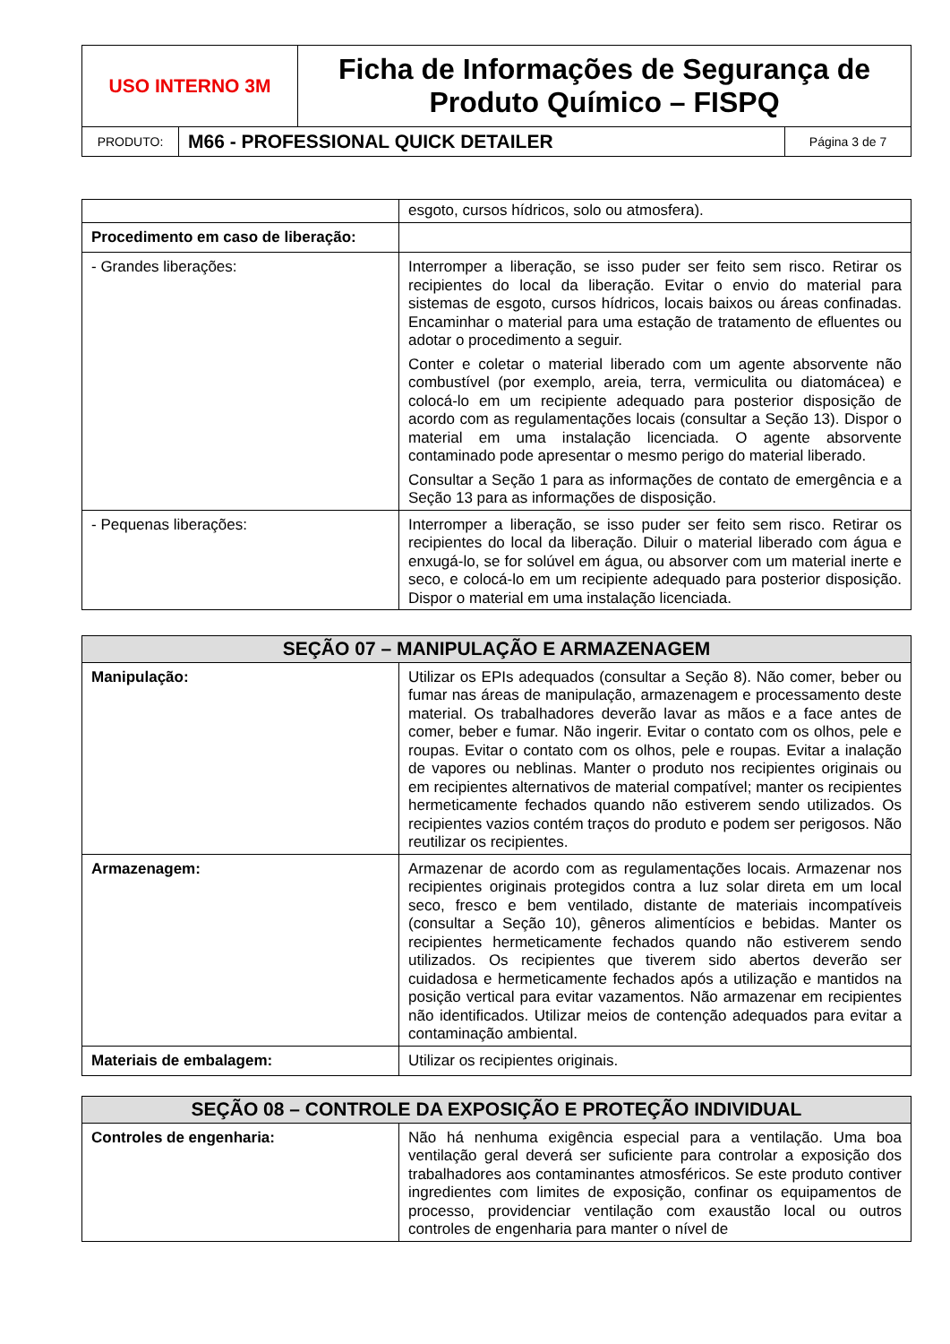| USO INTERNO 3M | Ficha de Informações de Segurança de Produto Químico – FISPQ |
| PRODUTO: | M66 - PROFESSIONAL QUICK DETAILER | Página 3 de 7 |
| | esgoto, cursos hídricos, solo ou atmosfera). |
| Procedimento em caso de liberação: | |
| - Grandes liberações: | Interromper a liberação, se isso puder ser feito sem risco. Retirar os recipientes do local da liberação. Evitar o envio do material para sistemas de esgoto, cursos hídricos, locais baixos ou áreas confinadas. Encaminhar o material para uma estação de tratamento de efluentes ou adotar o procedimento a seguir. Conter e coletar o material liberado com um agente absorvente não combustível (por exemplo, areia, terra, vermiculita ou diatomácea) e colocá-lo em um recipiente adequado para posterior disposição de acordo com as regulamentações locais (consultar a Seção 13). Dispor o material em uma instalação licenciada. O agente absorvente contaminado pode apresentar o mesmo perigo do material liberado. Consultar a Seção 1 para as informações de contato de emergência e a Seção 13 para as informações de disposição. |
| - Pequenas liberações: | Interromper a liberação, se isso puder ser feito sem risco. Retirar os recipientes do local da liberação. Diluir o material liberado com água e enxugá-lo, se for solúvel em água, ou absorver com um material inerte e seco, e colocá-lo em um recipiente adequado para posterior disposição. Dispor o material em uma instalação licenciada. |
| SEÇÃO 07 – MANIPULAÇÃO E ARMAZENAGEM | |
| --- | --- |
| Manipulação: | Utilizar os EPIs adequados (consultar a Seção 8). Não comer, beber ou fumar nas áreas de manipulação, armazenagem e processamento deste material. Os trabalhadores deverão lavar as mãos e a face antes de comer, beber e fumar. Não ingerir. Evitar o contato com os olhos, pele e roupas. Evitar o contato com os olhos, pele e roupas. Evitar a inalação de vapores ou neblinas. Manter o produto nos recipientes originais ou em recipientes alternativos de material compatível; manter os recipientes hermeticamente fechados quando não estiverem sendo utilizados. Os recipientes vazios contém traços do produto e podem ser perigosos. Não reutilizar os recipientes. |
| Armazenagem: | Armazenar de acordo com as regulamentações locais. Armazenar nos recipientes originais protegidos contra a luz solar direta em um local seco, fresco e bem ventilado, distante de materiais incompatíveis (consultar a Seção 10), gêneros alimentícios e bebidas. Manter os recipientes hermeticamente fechados quando não estiverem sendo utilizados. Os recipientes que tiverem sido abertos deverão ser cuidadosa e hermeticamente fechados após a utilização e mantidos na posição vertical para evitar vazamentos. Não armazenar em recipientes não identificados. Utilizar meios de contenção adequados para evitar a contaminação ambiental. |
| Materiais de embalagem: | Utilizar os recipientes originais. |
| SEÇÃO 08 – CONTROLE DA EXPOSIÇÃO E PROTEÇÃO INDIVIDUAL | |
| --- | --- |
| Controles de engenharia: | Não há nenhuma exigência especial para a ventilação. Uma boa ventilação geral deverá ser suficiente para controlar a exposição dos trabalhadores aos contaminantes atmosféricos. Se este produto contiver ingredientes com limites de exposição, confinar os equipamentos de processo, providenciar ventilação com exaustão local ou outros controles de engenharia para manter o nível de |